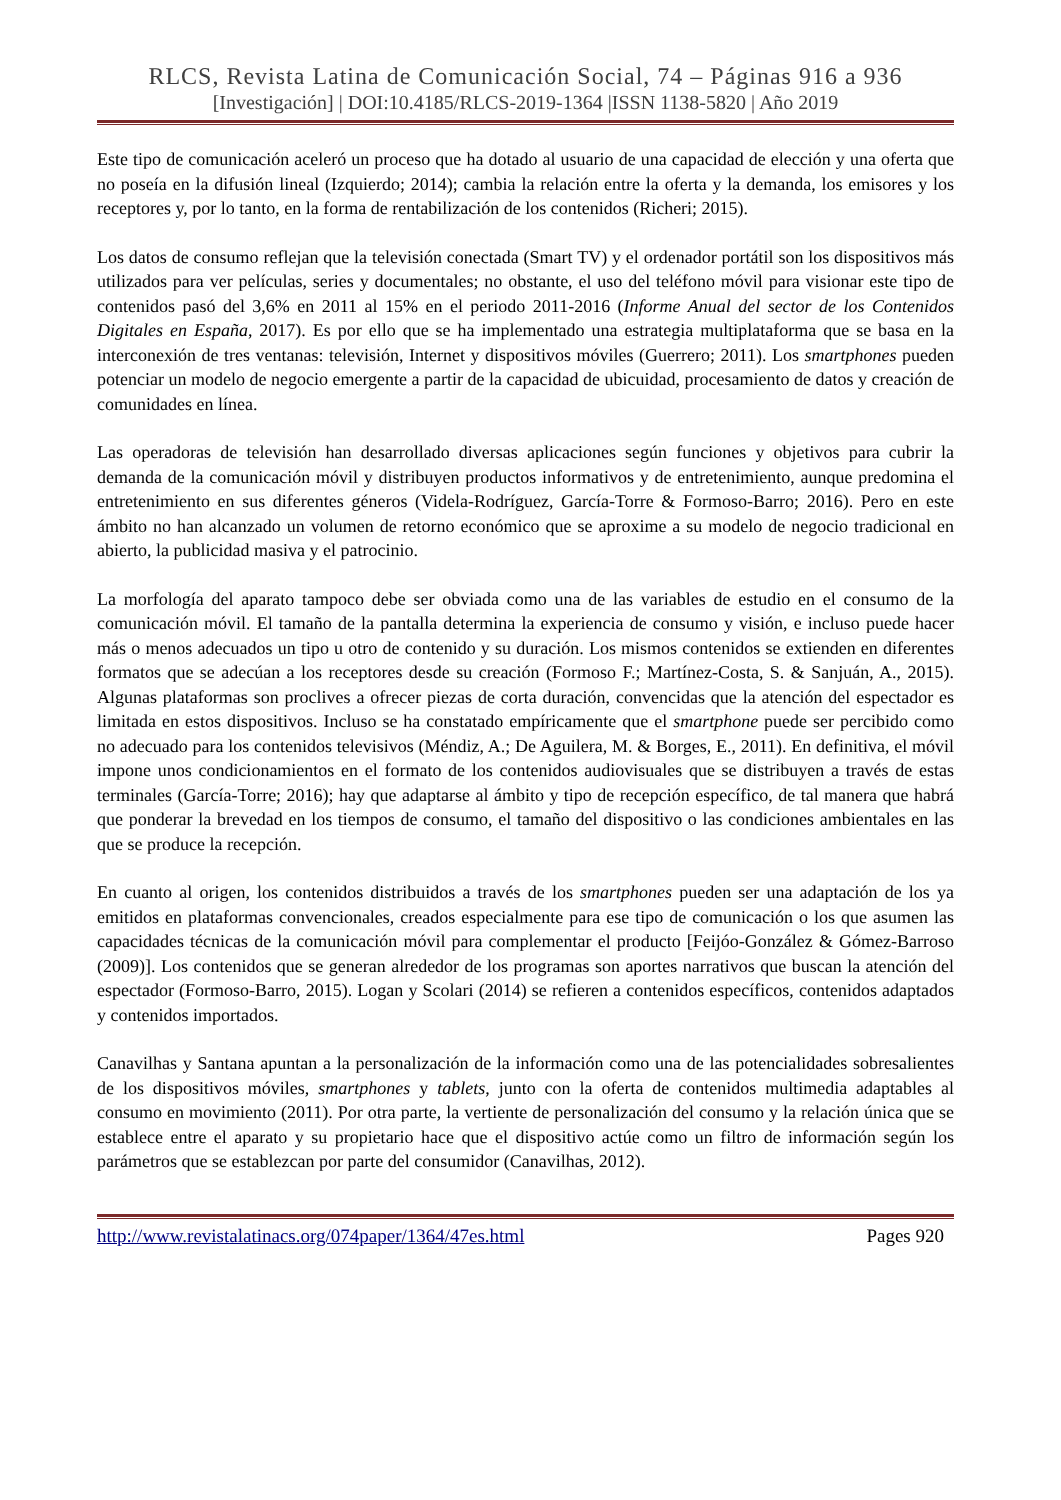RLCS, Revista Latina de Comunicación Social, 74 – Páginas 916 a 936
[Investigación] | DOI:10.4185/RLCS-2019-1364 |ISSN 1138-5820 | Año 2019
Este tipo de comunicación aceleró un proceso que ha dotado al usuario de una capacidad de elección y una oferta que no poseía en la difusión lineal (Izquierdo; 2014); cambia la relación entre la oferta y la demanda, los emisores y los receptores y, por lo tanto, en la forma de rentabilización de los contenidos (Richeri; 2015).
Los datos de consumo reflejan que la televisión conectada (Smart TV) y el ordenador portátil son los dispositivos más utilizados para ver películas, series y documentales; no obstante, el uso del teléfono móvil para visionar este tipo de contenidos pasó del 3,6% en 2011 al 15% en el periodo 2011-2016 (Informe Anual del sector de los Contenidos Digitales en España, 2017). Es por ello que se ha implementado una estrategia multiplataforma que se basa en la interconexión de tres ventanas: televisión, Internet y dispositivos móviles (Guerrero; 2011). Los smartphones pueden potenciar un modelo de negocio emergente a partir de la capacidad de ubicuidad, procesamiento de datos y creación de comunidades en línea.
Las operadoras de televisión han desarrollado diversas aplicaciones según funciones y objetivos para cubrir la demanda de la comunicación móvil y distribuyen productos informativos y de entretenimiento, aunque predomina el entretenimiento en sus diferentes géneros (Videla-Rodríguez, García-Torre & Formoso-Barro; 2016). Pero en este ámbito no han alcanzado un volumen de retorno económico que se aproxime a su modelo de negocio tradicional en abierto, la publicidad masiva y el patrocinio.
La morfología del aparato tampoco debe ser obviada como una de las variables de estudio en el consumo de la comunicación móvil. El tamaño de la pantalla determina la experiencia de consumo y visión, e incluso puede hacer más o menos adecuados un tipo u otro de contenido y su duración. Los mismos contenidos se extienden en diferentes formatos que se adecúan a los receptores desde su creación (Formoso F.; Martínez-Costa, S. & Sanjuán, A., 2015). Algunas plataformas son proclives a ofrecer piezas de corta duración, convencidas que la atención del espectador es limitada en estos dispositivos. Incluso se ha constatado empíricamente que el smartphone puede ser percibido como no adecuado para los contenidos televisivos (Méndiz, A.; De Aguilera, M. & Borges, E., 2011). En definitiva, el móvil impone unos condicionamientos en el formato de los contenidos audiovisuales que se distribuyen a través de estas terminales (García-Torre; 2016); hay que adaptarse al ámbito y tipo de recepción específico, de tal manera que habrá que ponderar la brevedad en los tiempos de consumo, el tamaño del dispositivo o las condiciones ambientales en las que se produce la recepción.
En cuanto al origen, los contenidos distribuidos a través de los smartphones pueden ser una adaptación de los ya emitidos en plataformas convencionales, creados especialmente para ese tipo de comunicación o los que asumen las capacidades técnicas de la comunicación móvil para complementar el producto [Feijóo-González & Gómez-Barroso (2009)]. Los contenidos que se generan alrededor de los programas son aportes narrativos que buscan la atención del espectador (Formoso-Barro, 2015). Logan y Scolari (2014) se refieren a contenidos específicos, contenidos adaptados y contenidos importados.
Canavilhas y Santana apuntan a la personalización de la información como una de las potencialidades sobresalientes de los dispositivos móviles, smartphones y tablets, junto con la oferta de contenidos multimedia adaptables al consumo en movimiento (2011). Por otra parte, la vertiente de personalización del consumo y la relación única que se establece entre el aparato y su propietario hace que el dispositivo actúe como un filtro de información según los parámetros que se establezcan por parte del consumidor (Canavilhas, 2012).
http://www.revistalatinacs.org/074paper/1364/47es.html Pages 920